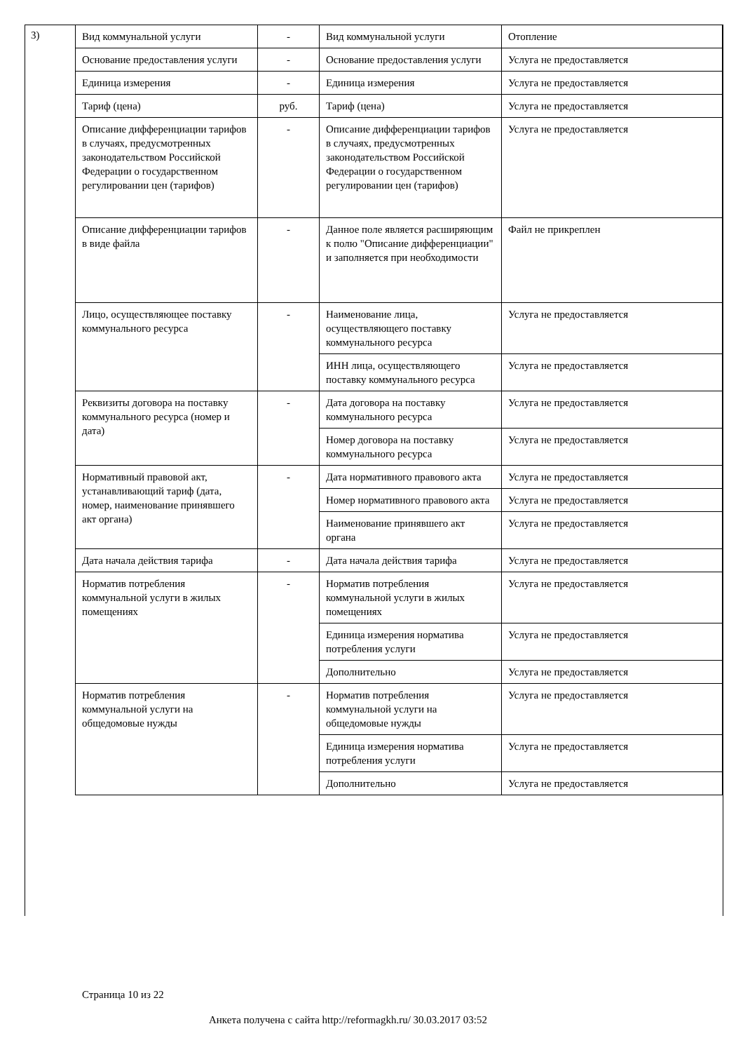3)
| Вид коммунальной услуги | - | Вид коммунальной услуги | Отопление |
| Основание предоставления услуги | - | Основание предоставления услуги | Услуга не предоставляется |
| Единица измерения | - | Единица измерения | Услуга не предоставляется |
| Тариф (цена) | руб. | Тариф (цена) | Услуга не предоставляется |
| Описание дифференциации тарифов в случаях, предусмотренных законодательством Российской Федерации о государственном регулировании цен (тарифов) | - | Описание дифференциации тарифов в случаях, предусмотренных законодательством Российской Федерации о государственном регулировании цен (тарифов) | Услуга не предоставляется |
| Описание дифференциации тарифов в виде файла | - | Данное поле является расширяющим к полю "Описание дифференциации" и заполняется при необходимости | Файл не прикреплен |
| Лицо, осуществляющее поставку коммунального ресурса | - | Наименование лица, осуществляющего поставку коммунального ресурса | Услуга не предоставляется |
| | | ИНН лица, осуществляющего поставку коммунального ресурса | Услуга не предоставляется |
| Реквизиты договора на поставку коммунального ресурса (номер и дата) | - | Дата договора на поставку коммунального ресурса | Услуга не предоставляется |
| | | Номер договора на поставку коммунального ресурса | Услуга не предоставляется |
| Нормативный правовой акт, устанавливающий тариф (дата, номер, наименование принявшего акт органа) | - | Дата нормативного правового акта | Услуга не предоставляется |
| | | Номер нормативного правового акта | Услуга не предоставляется |
| | | Наименование принявшего акт органа | Услуга не предоставляется |
| Дата начала действия тарифа | - | Дата начала действия тарифа | Услуга не предоставляется |
| Норматив потребления коммунальной услуги в жилых помещениях | - | Норматив потребления коммунальной услуги в жилых помещениях | Услуга не предоставляется |
| | | Единица измерения норматива потребления услуги | Услуга не предоставляется |
| | | Дополнительно | Услуга не предоставляется |
| Норматив потребления коммунальной услуги на общедомовые нужды | - | Норматив потребления коммунальной услуги на общедомовые нужды | Услуга не предоставляется |
| | | Единица измерения норматива потребления услуги | Услуга не предоставляется |
| | | Дополнительно | Услуга не предоставляется |
Страница 10 из 22
Анкета получена с сайта http://reformagkh.ru/ 30.03.2017 03:52